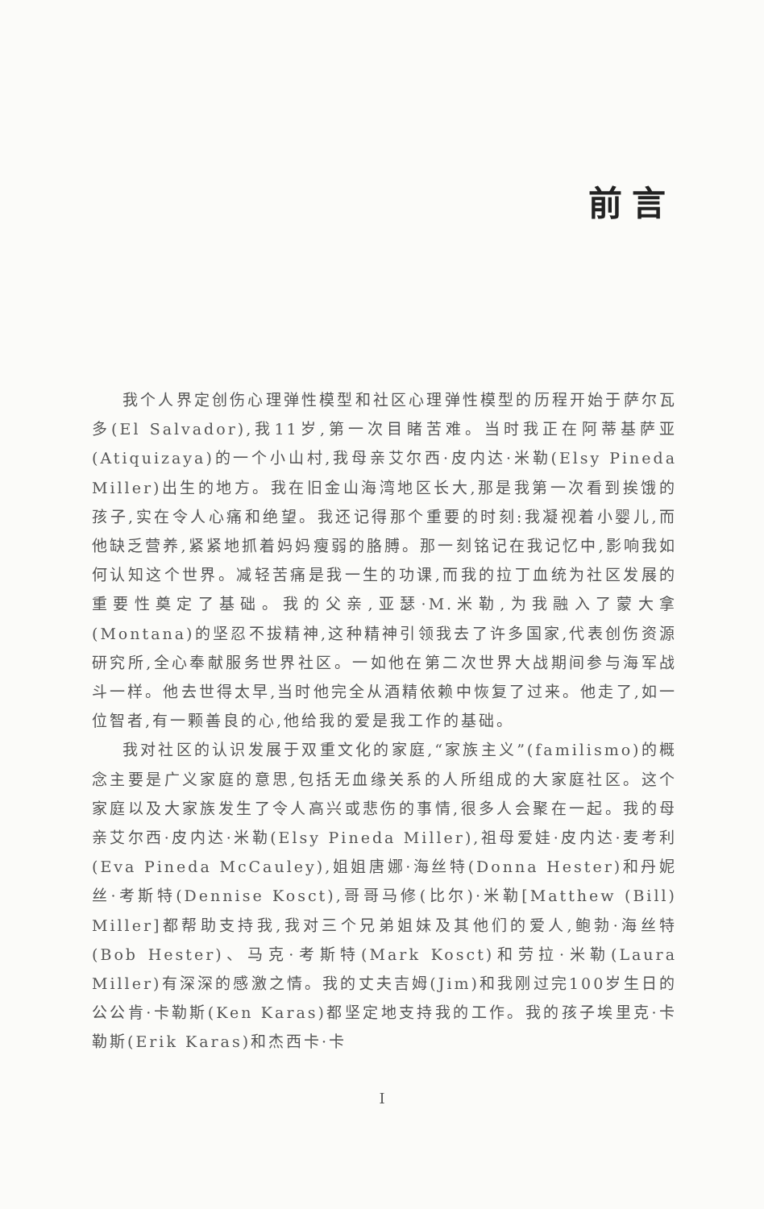前言
我个人界定创伤心理弹性模型和社区心理弹性模型的历程开始于萨尔瓦多(El Salvador),我11岁,第一次目睹苦难。当时我正在阿蒂基萨亚(Atiquizaya)的一个小山村,我母亲艾尔西·皮内达·米勒(Elsy Pineda Miller)出生的地方。我在旧金山海湾地区长大,那是我第一次看到挨饿的孩子,实在令人心痛和绝望。我还记得那个重要的时刻:我凝视着小婴儿,而他缺乏营养,紧紧地抓着妈妈瘦弱的胳膊。那一刻铭记在我记忆中,影响我如何认知这个世界。减轻苦痛是我一生的功课,而我的拉丁血统为社区发展的重要性奠定了基础。我的父亲,亚瑟·M.米勒,为我融入了蒙大拿(Montana)的坚忍不拔精神,这种精神引领我去了许多国家,代表创伤资源研究所,全心奉献服务世界社区。一如他在第二次世界大战期间参与海军战斗一样。他去世得太早,当时他完全从酒精依赖中恢复了过来。他走了,如一位智者,有一颗善良的心,他给我的爱是我工作的基础。
我对社区的认识发展于双重文化的家庭,“家族主义”(familismo)的概念主要是广义家庭的意思,包括无血缘关系的人所组成的大家庭社区。这个家庭以及大家族发生了令人高兴或悲伤的事情,很多人会聚在一起。我的母亲艾尔西·皮内达·米勒(Elsy Pineda Miller),祖母爱娃·皮内达·麦考利(Eva Pineda McCauley),姐姐唐娜·海丝特(Donna Hester)和丹妮丝·考斯特(Dennise Kosct),哥哥马修(比尔)·米勒[Matthew (Bill) Miller]都帮助支持我,我对三个兄弟姐妹及其他们的爱人,鲍勃·海丝特(Bob Hester)、马克·考斯特(Mark Kosct)和劳拉·米勒(Laura Miller)有深深的感激之情。我的丈夫吉姆(Jim)和我刚过完100岁生日的公公肯·卡勒斯(Ken Karas)都坚定地支持我的工作。我的孩子埃里克·卡勒斯(Erik Karas)和杰西卡·卡
I